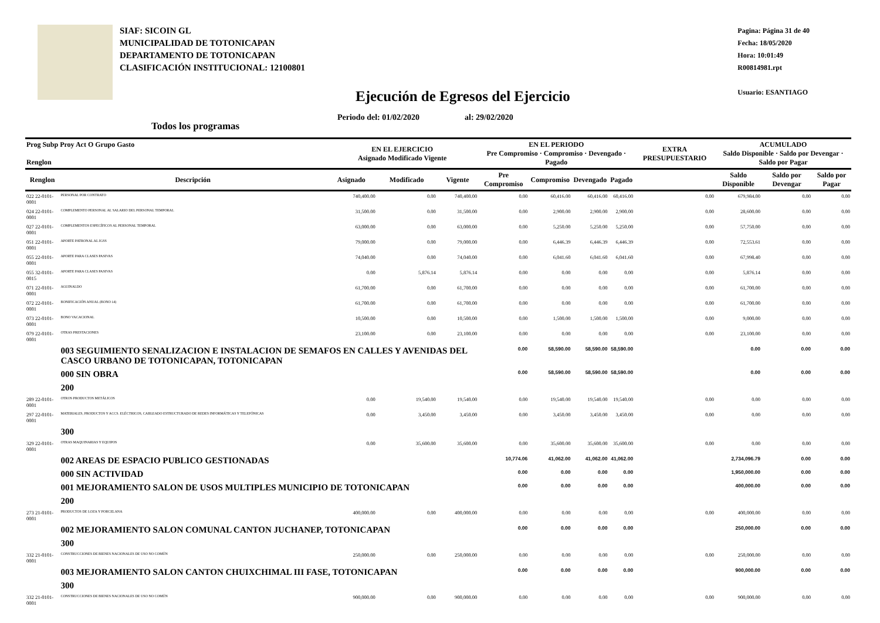SIAF: SICOIN GL
MUNICIPALIDAD DE TOTONICAPAN
DEPARTAMENTO DE TOTONICAPAN
CLASIFICACIÓN INSTITUCIONAL: 12100801
Pagina: Página 31 de 40
Fecha: 18/05/2020
Hora: 10:01:49
R00814981.rpt
Usuario: ESANTIAGO
Ejecución de Egresos del Ejercicio
Periodo del: 01/02/2020 al: 29/02/2020
Todos los programas
| Prog Subp Proy Act O Grupo Gasto Renglon | | EN EL EJERCICIO Asignado Modificado Vigente | | | EN EL PERIODO Pre Compromiso · Compromiso · Devengado · Pagado | | | | EXTRA PRESUPUESTARIO | ACUMULADO Saldo Disponible · Saldo por Devengar · Saldo por Pagar | | |
| --- | --- | --- | --- | --- | --- | --- | --- | --- | --- | --- | --- | --- |
| Renglon | Descripción | Asignado | Modificado | Vigente | Pre Compromiso | Compromiso | Devengado | Pagado | | Saldo Disponible | Saldo por Devengar | Saldo por Pagar |
| 022 22-0101-0001 | PERSONAL POR CONTRATO | 740,400.00 | 0.00 | 740,400.00 | 0.00 | 60,416.00 | 60,416.00 | 60,416.00 | 0.00 | 679,984.00 | 0.00 | 0.00 |
| 024 22-0101-0001 | COMPLEMENTO PERSONAL AL SALARIO DEL PERSONAL TEMPORAL | 31,500.00 | 0.00 | 31,500.00 | 0.00 | 2,900.00 | 2,900.00 | 2,900.00 | 0.00 | 28,600.00 | 0.00 | 0.00 |
| 027 22-0101-0001 | COMPLEMENTOS ESPECÍFICOS AL PERSONAL TEMPORAL | 63,000.00 | 0.00 | 63,000.00 | 0.00 | 5,250.00 | 5,250.00 | 5,250.00 | 0.00 | 57,750.00 | 0.00 | 0.00 |
| 051 22-0101-0001 | APORTE PATRONAL AL IGSS | 79,000.00 | 0.00 | 79,000.00 | 0.00 | 6,446.39 | 6,446.39 | 6,446.39 | 0.00 | 72,553.61 | 0.00 | 0.00 |
| 055 22-0101-0001 | APORTE PARA CLASES PASIVAS | 74,040.00 | 0.00 | 74,040.00 | 0.00 | 6,041.60 | 6,041.60 | 6,041.60 | 0.00 | 67,998.40 | 0.00 | 0.00 |
| 055 32-0101-0015 | APORTE PARA CLASES PASIVAS | 0.00 | 5,876.14 | 5,876.14 | 0.00 | 0.00 | 0.00 | 0.00 | 0.00 | 5,876.14 | 0.00 | 0.00 |
| 071 22-0101-0001 | AGUINALDO | 61,700.00 | 0.00 | 61,700.00 | 0.00 | 0.00 | 0.00 | 0.00 | 0.00 | 61,700.00 | 0.00 | 0.00 |
| 072 22-0101-0001 | BONIFICACIÓN ANUAL (BONO 14) | 61,700.00 | 0.00 | 61,700.00 | 0.00 | 0.00 | 0.00 | 0.00 | 0.00 | 61,700.00 | 0.00 | 0.00 |
| 073 22-0101-0001 | BONO VACACIONAL | 10,500.00 | 0.00 | 10,500.00 | 0.00 | 1,500.00 | 1,500.00 | 1,500.00 | 0.00 | 9,000.00 | 0.00 | 0.00 |
| 079 22-0101-0001 | OTRAS PRESTACIONES | 23,100.00 | 0.00 | 23,100.00 | 0.00 | 0.00 | 0.00 | 0.00 | 0.00 | 23,100.00 | 0.00 | 0.00 |
| | 003 SEGUIMIENTO SENALIZACION E INSTALACION DE SEMAFOS EN CALLES Y AVENIDAS DEL CASCO URBANO DE TOTONICAPAN, TOTONICAPAN | | | | 0.00 | 58,590.00 | 58,590.00 | 58,590.00 | | 0.00 | 0.00 | 0.00 |
| | 000 SIN OBRA | | | | 0.00 | 58,590.00 | 58,590.00 | 58,590.00 | | 0.00 | 0.00 | 0.00 |
| | 200 | | | | | | | | | | | |
| 289 22-0101-0001 | OTROS PRODUCTOS METÁLICOS | 0.00 | 19,540.00 | 19,540.00 | 0.00 | 19,540.00 | 19,540.00 | 19,540.00 | 0.00 | 0.00 | 0.00 | 0.00 |
| 297 22-0101-0001 | MATERIALES, PRODUCTOS Y ACCS. ELÉCTRICOS, CABLEADO ESTRUCTURADO DE REDES INFORMÁTICAS Y TELEFÓNICAS | 0.00 | 3,450.00 | 3,450.00 | 0.00 | 3,450.00 | 3,450.00 | 3,450.00 | 0.00 | 0.00 | 0.00 | 0.00 |
| | 300 | | | | | | | | | | | |
| 329 22-0101-0001 | OTRAS MAQUINARIAS Y EQUIPOS | 0.00 | 35,600.00 | 35,600.00 | 0.00 | 35,600.00 | 35,600.00 | 35,600.00 | 0.00 | 0.00 | 0.00 | 0.00 |
| | 002 AREAS DE ESPACIO PUBLICO GESTIONADAS | | | | 10,774.06 | 41,062.00 | 41,062.00 | 41,062.00 | | 2,734,096.79 | 0.00 | 0.00 |
| | 000 SIN ACTIVIDAD | | | | 0.00 | 0.00 | 0.00 | 0.00 | | 1,950,000.00 | 0.00 | 0.00 |
| | 001 MEJORAMIENTO SALON DE USOS MULTIPLES MUNICIPIO DE TOTONICAPAN | | | | 0.00 | 0.00 | 0.00 | 0.00 | | 400,000.00 | 0.00 | 0.00 |
| | 200 | | | | | | | | | | | |
| 273 21-0101-0001 | PRODUCTOS DE LOZA Y PORCELANA | 400,000.00 | 0.00 | 400,000.00 | 0.00 | 0.00 | 0.00 | 0.00 | 0.00 | 400,000.00 | 0.00 | 0.00 |
| | 002 MEJORAMIENTO SALON COMUNAL CANTON JUCHANEP, TOTONICAPAN | | | | 0.00 | 0.00 | 0.00 | 0.00 | | 250,000.00 | 0.00 | 0.00 |
| | 300 | | | | | | | | | | | |
| 332 21-0101-0001 | CONSTRUCCIONES DE BIENES NACIONALES DE USO NO COMÚN | 250,000.00 | 0.00 | 250,000.00 | 0.00 | 0.00 | 0.00 | 0.00 | 0.00 | 250,000.00 | 0.00 | 0.00 |
| | 003 MEJORAMIENTO SALON CANTON CHUIXCHIMAL III FASE, TOTONICAPAN | | | | 0.00 | 0.00 | 0.00 | 0.00 | | 900,000.00 | 0.00 | 0.00 |
| | 300 | | | | | | | | | | | |
| 332 21-0101-0001 | CONSTRUCCIONES DE BIENES NACIONALES DE USO NO COMÚN | 900,000.00 | 0.00 | 900,000.00 | 0.00 | 0.00 | 0.00 | 0.00 | 0.00 | 900,000.00 | 0.00 | 0.00 |